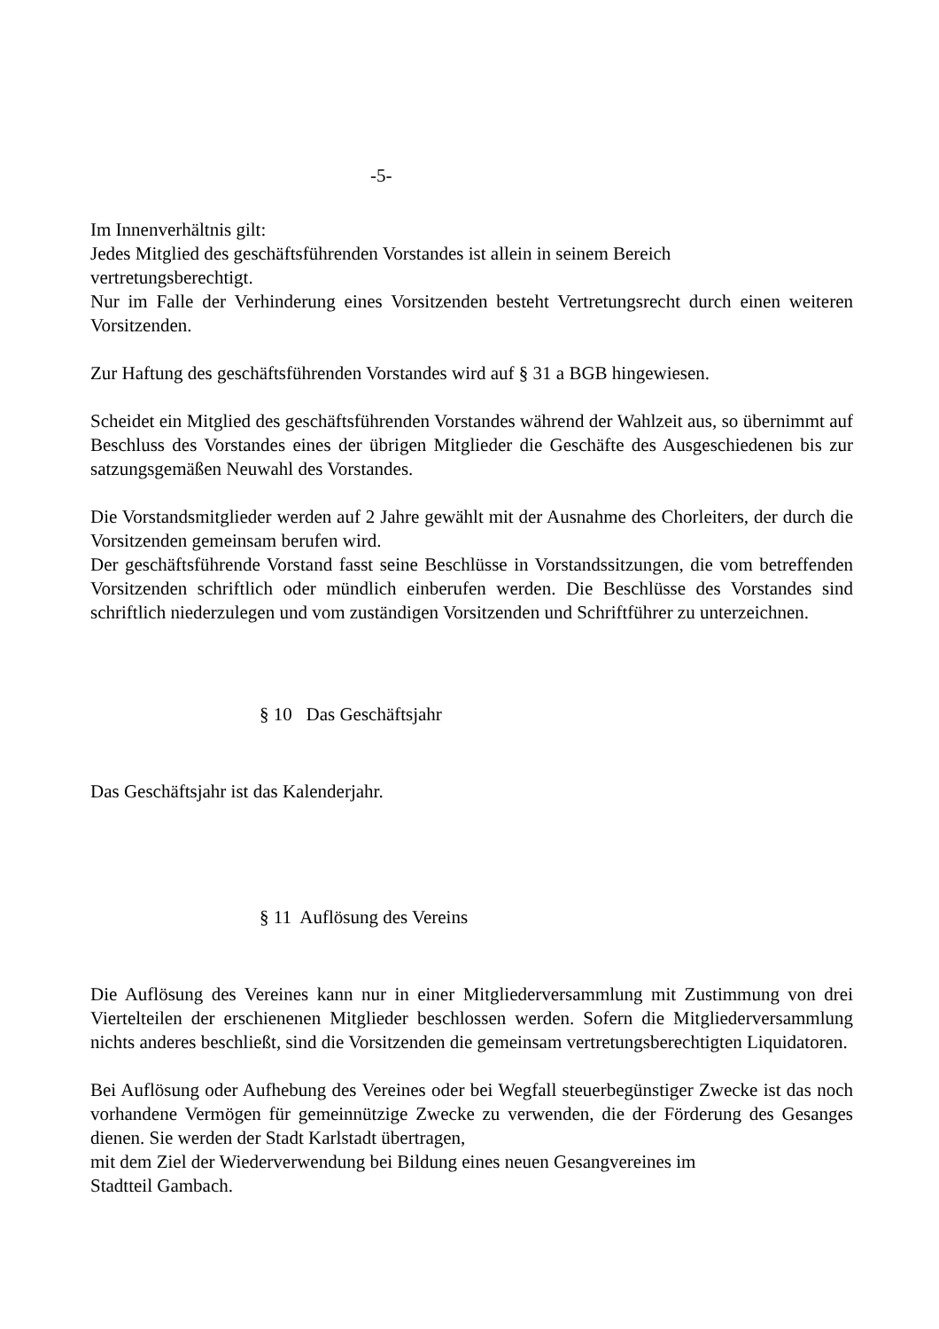-5-
Im Innenverhältnis gilt:
Jedes Mitglied des geschäftsführenden Vorstandes ist allein in seinem Bereich
vertretungsberechtigt.
Nur im Falle der Verhinderung eines Vorsitzenden besteht Vertretungsrecht durch einen weiteren Vorsitzenden.
Zur Haftung des geschäftsführenden Vorstandes wird auf § 31 a BGB hingewiesen.
Scheidet ein Mitglied des geschäftsführenden Vorstandes während der Wahlzeit aus, so übernimmt auf Beschluss des Vorstandes eines der übrigen Mitglieder die Geschäfte des Ausgeschiedenen bis zur satzungsgemäßen Neuwahl des Vorstandes.
Die Vorstandsmitglieder werden auf 2 Jahre gewählt mit der Ausnahme des Chorleiters, der durch die Vorsitzenden gemeinsam berufen wird.
Der geschäftsführende Vorstand fasst seine Beschlüsse in Vorstandssitzungen, die vom betreffenden Vorsitzenden schriftlich oder mündlich einberufen werden. Die Beschlüsse des Vorstandes sind schriftlich niederzulegen und vom zuständigen Vorsitzenden und Schriftführer zu unterzeichnen.
§ 10 Das Geschäftsjahr
Das Geschäftsjahr ist das Kalenderjahr.
§ 11 Auflösung des Vereins
Die Auflösung des Vereines kann nur in einer Mitgliederversammlung mit Zustimmung von drei Viertelteilen der erschienenen Mitglieder beschlossen werden. Sofern die Mitgliederversammlung nichts anderes beschließt, sind die Vorsitzenden die gemeinsam vertretungsberechtigten Liquidatoren.
Bei Auflösung oder Aufhebung des Vereines oder bei Wegfall steuerbegünstiger Zwecke ist das noch vorhandene Vermögen für gemeinnützige Zwecke zu verwenden, die der Förderung des Gesanges dienen. Sie werden der Stadt Karlstadt übertragen,
mit dem Ziel der Wiederverwendung bei Bildung eines neuen Gesangvereines im
Stadtteil Gambach.